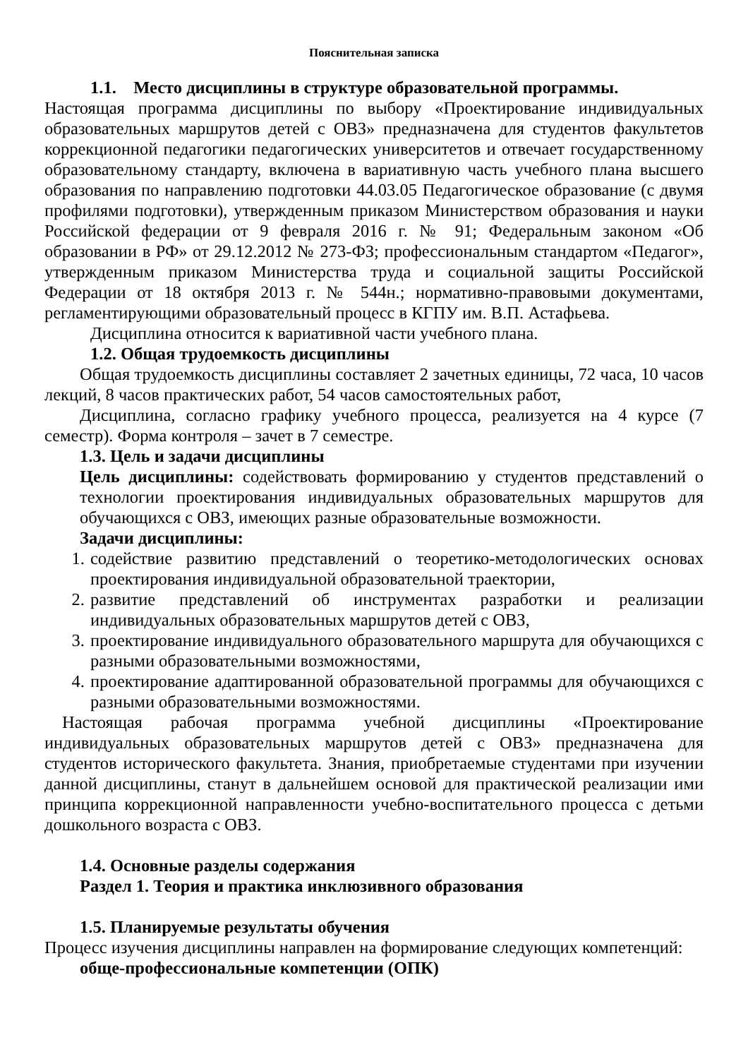Пояснительная записка
1.1. Место дисциплины в структуре образовательной программы.
Настоящая программа дисциплины по выбору «Проектирование индивидуальных образовательных маршрутов детей с ОВЗ» предназначена для студентов факультетов коррекционной педагогики педагогических университетов и отвечает государственному образовательному стандарту, включена в вариативную часть учебного плана высшего образования по направлению подготовки 44.03.05 Педагогическое образование (с двумя профилями подготовки), утвержденным приказом Министерством образования и науки Российской федерации от 9 февраля 2016 г. № 91; Федеральным законом «Об образовании в РФ» от 29.12.2012 № 273-ФЗ; профессиональным стандартом «Педагог», утвержденным приказом Министерства труда и социальной защиты Российской Федерации от 18 октября 2013 г. № 544н.; нормативно-правовыми документами, регламентирующими образовательный процесс в КГПУ им. В.П. Астафьева.
Дисциплина относится к вариативной части учебного плана.
1.2. Общая трудоемкость дисциплины
Общая трудоемкость дисциплины составляет 2 зачетных единицы, 72 часа, 10 часов лекций, 8 часов практических работ, 54 часов самостоятельных работ,
Дисциплина, согласно графику учебного процесса, реализуется на 4 курсе (7 семестр). Форма контроля – зачет в 7 семестре.
1.3. Цель и задачи дисциплины
Цель дисциплины: содействовать формированию у студентов представлений о технологии проектирования индивидуальных образовательных маршрутов для обучающихся с ОВЗ, имеющих разные образовательные возможности.
Задачи дисциплины:
1. содействие развитию представлений о теоретико-методологических основах проектирования индивидуальной образовательной траектории,
2. развитие представлений об инструментах разработки и реализации индивидуальных образовательных маршрутов детей с ОВЗ,
3. проектирование индивидуального образовательного маршрута для обучающихся с разными образовательными возможностями,
4. проектирование адаптированной образовательной программы для обучающихся с разными образовательными возможностями.
Настоящая рабочая программа учебной дисциплины «Проектирование индивидуальных образовательных маршрутов детей с ОВЗ» предназначена для студентов исторического факультета. Знания, приобретаемые студентами при изучении данной дисциплины, станут в дальнейшем основой для практической реализации ими принципа коррекционной направленности учебно-воспитательного процесса с детьми дошкольного возраста с ОВЗ.
1.4. Основные разделы содержания
Раздел 1. Теория и практика инклюзивного образования
1.5. Планируемые результаты обучения
Процесс изучения дисциплины направлен на формирование следующих компетенций:
обще-профессиональные компетенции (ОПК)